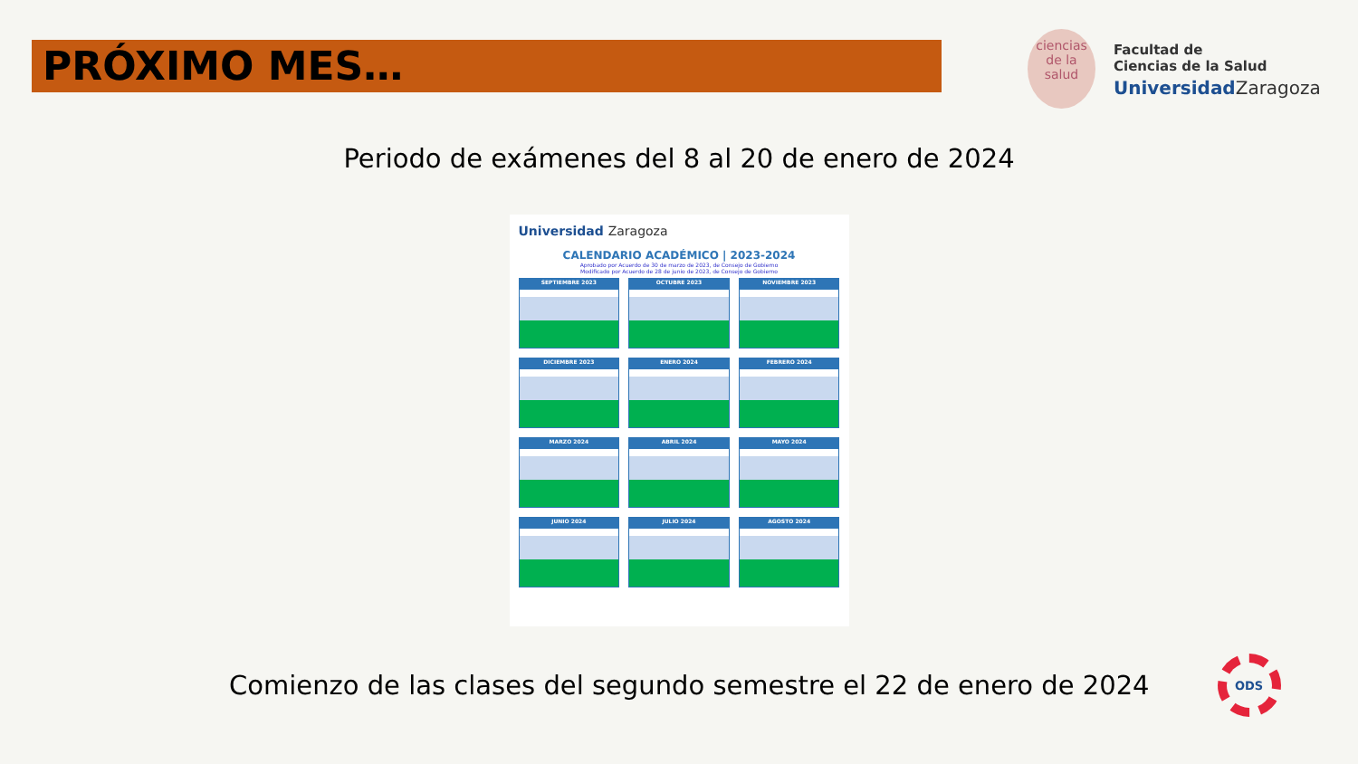PRÓXIMO MES…
ciencias de la salud
Facultad de
Ciencias de la Salud
UniversidadZaragoza
Periodo de exámenes del 8 al 20 de enero de 2024
Universidad Zaragoza
CALENDARIO ACADÉMICO | 2023-2024
Aprobado por Acuerdo de 30 de marzo de 2023, de Consejo de Gobierno
Modificado por Acuerdo de 28 de junio de 2023, de Consejo de Gobierno
SEPTIEMBRE 2023
OCTUBRE 2023
NOVIEMBRE 2023
DICIEMBRE 2023
ENERO 2024
FEBRERO 2024
MARZO 2024
ABRIL 2024
MAYO 2024
JUNIO 2024
JULIO 2024
AGOSTO 2024
Comienzo de las clases del segundo semestre el 22 de enero de 2024
ODS